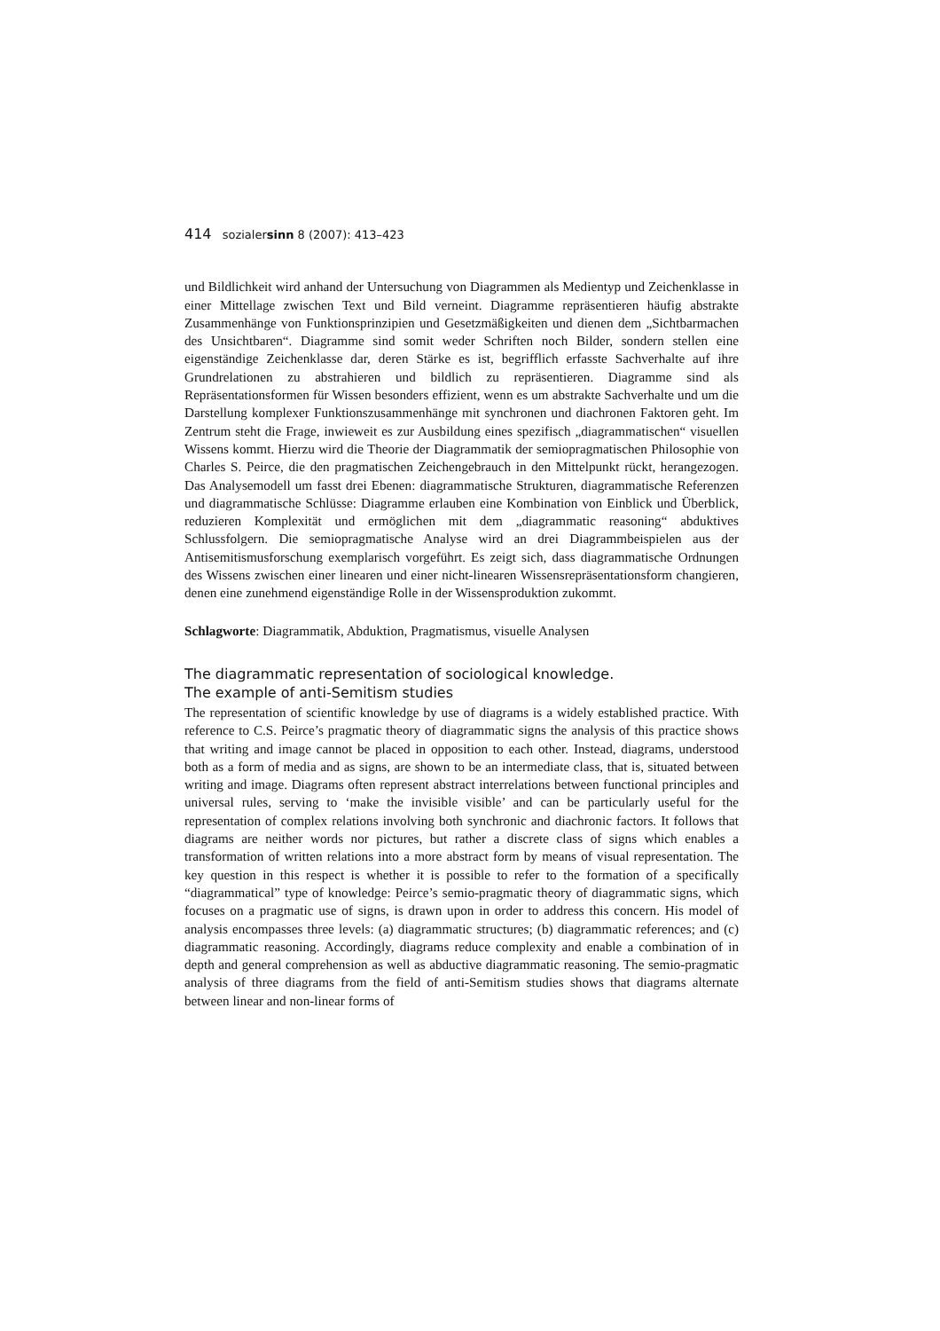414 sozialersinn 8 (2007): 413–423
und Bildlichkeit wird anhand der Untersuchung von Diagrammen als Medientyp und Zeichenklasse in einer Mittellage zwischen Text und Bild verneint. Diagramme repräsentieren häufig abstrakte Zusammenhänge von Funktionsprinzipien und Gesetzmäßigkeiten und dienen dem „Sichtbarmachen des Unsichtbaren“. Diagramme sind somit weder Schriften noch Bilder, sondern stellen eine eigenständige Zeichenklasse dar, deren Stärke es ist, begrifflich erfasste Sachverhalte auf ihre Grundrelationen zu abstrahieren und bildlich zu repräsentieren. Diagramme sind als Repräsentationsformen für Wissen besonders effizient, wenn es um abstrakte Sachverhalte und um die Darstellung komplexer Funktionszusammenhänge mit synchronen und diachronen Faktoren geht. Im Zentrum steht die Frage, inwieweit es zur Ausbildung eines spezifisch „diagrammatischen“ visuellen Wissens kommt. Hierzu wird die Theorie der Diagrammatik der semiopragmatischen Philosophie von Charles S. Peirce, die den pragmatischen Zeichengebrauch in den Mittelpunkt rückt, herangezogen. Das Analysemodell um fasst drei Ebenen: diagrammatische Strukturen, diagrammatische Referenzen und diagrammatische Schlüsse: Diagramme erlauben eine Kombination von Einblick und Überblick, reduzieren Komplexität und ermöglichen mit dem „diagrammatic reasoning“ abduktives Schlussfolgern. Die semiopragmatische Analyse wird an drei Diagrammbeispielen aus der Antisemitismusforschung exemplarisch vorgeführt. Es zeigt sich, dass diagrammatische Ordnungen des Wissens zwischen einer linearen und einer nicht-linearen Wissensrepräsentationsform changieren, denen eine zunehmend eigenständige Rolle in der Wissensproduktion zukommt.
Schlagworte: Diagrammatik, Abduktion, Pragmatismus, visuelle Analysen
The diagrammatic representation of sociological knowledge.
The example of anti-Semitism studies
The representation of scientific knowledge by use of diagrams is a widely established practice. With reference to C.S. Peirce’s pragmatic theory of diagrammatic signs the analysis of this practice shows that writing and image cannot be placed in opposition to each other. Instead, diagrams, understood both as a form of media and as signs, are shown to be an intermediate class, that is, situated between writing and image. Diagrams often represent abstract interrelations between functional principles and universal rules, serving to ‘make the invisible visible’ and can be particularly useful for the representation of complex relations involving both synchronic and diachronic factors. It follows that diagrams are neither words nor pictures, but rather a discrete class of signs which enables a transformation of written relations into a more abstract form by means of visual representation. The key question in this respect is whether it is possible to refer to the formation of a specifically “diagrammatical” type of knowledge: Peirce’s semio-pragmatic theory of diagrammatic signs, which focuses on a pragmatic use of signs, is drawn upon in order to address this concern. His model of analysis encompasses three levels: (a) diagrammatic structures; (b) diagrammatic references; and (c) diagrammatic reasoning. Accordingly, diagrams reduce complexity and enable a combination of in depth and general comprehension as well as abductive diagrammatic reasoning. The semio-pragmatic analysis of three diagrams from the field of anti-Semitism studies shows that diagrams alternate between linear and non-linear forms of